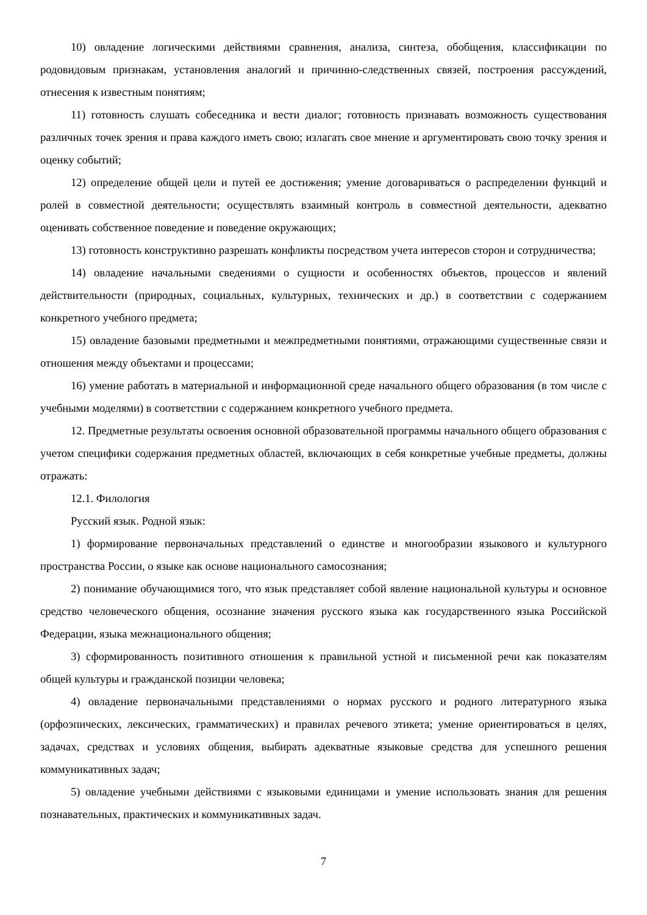10) овладение логическими действиями сравнения, анализа, синтеза, обобщения, классификации по родовидовым признакам, установления аналогий и причинно-следственных связей, построения рассуждений, отнесения к известным понятиям;
11) готовность слушать собеседника и вести диалог; готовность признавать возможность существования различных точек зрения и права каждого иметь свою; излагать свое мнение и аргументировать свою точку зрения и оценку событий;
12) определение общей цели и путей ее достижения; умение договариваться о распределении функций и ролей в совместной деятельности; осуществлять взаимный контроль в совместной деятельности, адекватно оценивать собственное поведение и поведение окружающих;
13) готовность конструктивно разрешать конфликты посредством учета интересов сторон и сотрудничества;
14) овладение начальными сведениями о сущности и особенностях объектов, процессов и явлений действительности (природных, социальных, культурных, технических и др.) в соответствии с содержанием конкретного учебного предмета;
15) овладение базовыми предметными и межпредметными понятиями, отражающими существенные связи и отношения между объектами и процессами;
16) умение работать в материальной и информационной среде начального общего образования (в том числе с учебными моделями) в соответствии с содержанием конкретного учебного предмета.
12. Предметные результаты освоения основной образовательной программы начального общего образования с учетом специфики содержания предметных областей, включающих в себя конкретные учебные предметы, должны отражать:
12.1. Филология
Русский язык. Родной язык:
1) формирование первоначальных представлений о единстве и многообразии языкового и культурного пространства России, о языке как основе национального самосознания;
2) понимание обучающимися того, что язык представляет собой явление национальной культуры и основное средство человеческого общения, осознание значения русского языка как государственного языка Российской Федерации, языка межнационального общения;
3) сформированность позитивного отношения к правильной устной и письменной речи как показателям общей культуры и гражданской позиции человека;
4) овладение первоначальными представлениями о нормах русского и родного литературного языка (орфоэпических, лексических, грамматических) и правилах речевого этикета; умение ориентироваться в целях, задачах, средствах и условиях общения, выбирать адекватные языковые средства для успешного решения коммуникативных задач;
5) овладение учебными действиями с языковыми единицами и умение использовать знания для решения познавательных, практических и коммуникативных задач.
7